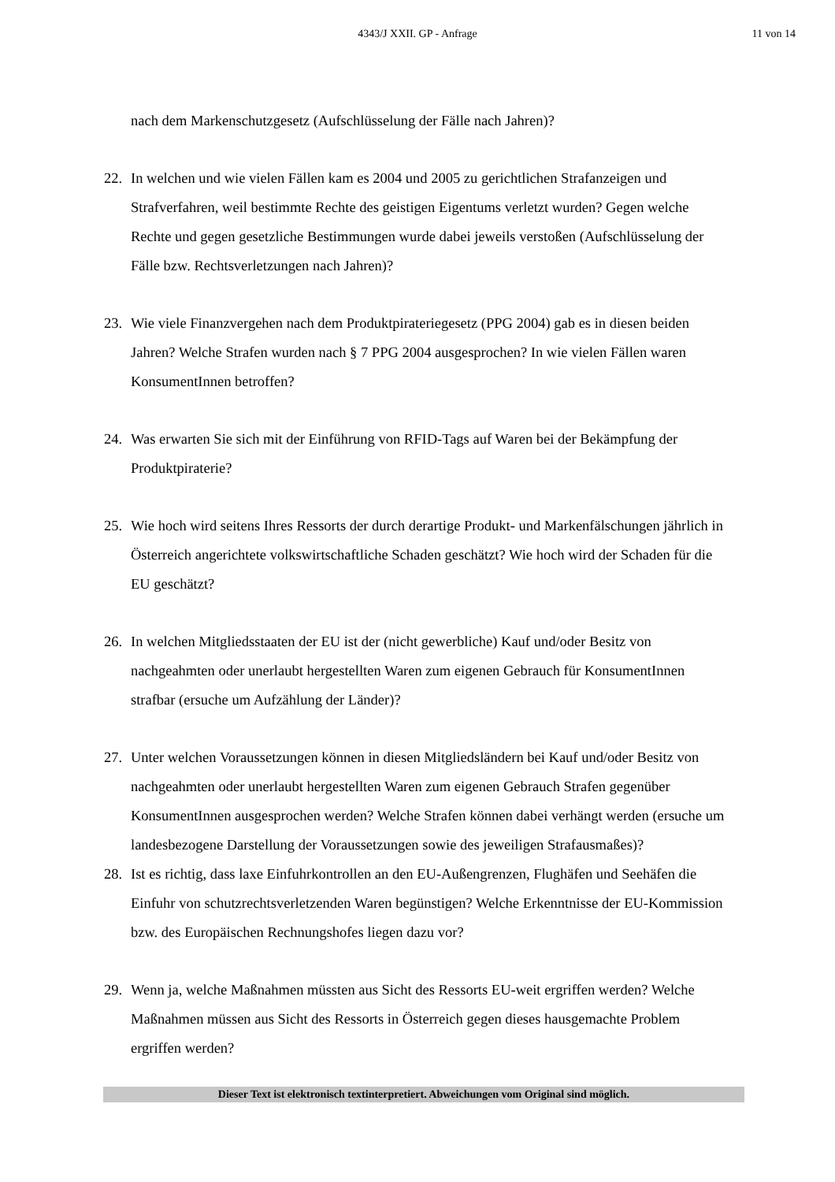4343/J XXII. GP - Anfrage 11 von 14
nach dem Markenschutzgesetz (Aufschlüsselung der Fälle nach Jahren)?
22. In welchen und wie vielen Fällen kam es 2004 und 2005 zu gerichtlichen Strafanzeigen und Strafverfahren, weil bestimmte Rechte des geistigen Eigentums verletzt wurden? Gegen welche Rechte und gegen gesetzliche Bestimmungen wurde dabei jeweils verstoßen (Aufschlüsselung der Fälle bzw. Rechtsverletzungen nach Jahren)?
23. Wie viele Finanzvergehen nach dem Produktpirateriegesetz (PPG 2004) gab es in diesen beiden Jahren? Welche Strafen wurden nach § 7 PPG 2004 ausgesprochen? In wie vielen Fällen waren KonsumentInnen betroffen?
24. Was erwarten Sie sich mit der Einführung von RFID-Tags auf Waren bei der Bekämpfung der Produktpiraterie?
25. Wie hoch wird seitens Ihres Ressorts der durch derartige Produkt- und Markenfälschungen jährlich in Österreich angerichtete volkswirtschaftliche Schaden geschätzt? Wie hoch wird der Schaden für die EU geschätzt?
26. In welchen Mitgliedsstaaten der EU ist der (nicht gewerbliche) Kauf und/oder Besitz von nachgeahmten oder unerlaubt hergestellten Waren zum eigenen Gebrauch für KonsumentInnen strafbar (ersuche um Aufzählung der Länder)?
27. Unter welchen Voraussetzungen können in diesen Mitgliedsländern bei Kauf und/oder Besitz von nachgeahmten oder unerlaubt hergestellten Waren zum eigenen Gebrauch Strafen gegenüber KonsumentInnen ausgesprochen werden? Welche Strafen können dabei verhängt werden (ersuche um landesbezogene Darstellung der Voraussetzungen sowie des jeweiligen Strafausmaßes)?
28. Ist es richtig, dass laxe Einfuhrkontrollen an den EU-Außengrenzen, Flughäfen und Seehäfen die Einfuhr von schutzrechtsverletzenden Waren begünstigen? Welche Erkenntnisse der EU-Kommission bzw. des Europäischen Rechnungshofes liegen dazu vor?
29. Wenn ja, welche Maßnahmen müssten aus Sicht des Ressorts EU-weit ergriffen werden? Welche Maßnahmen müssen aus Sicht des Ressorts in Österreich gegen dieses hausgemachte Problem ergriffen werden?
Dieser Text ist elektronisch textinterpretiert. Abweichungen vom Original sind möglich.